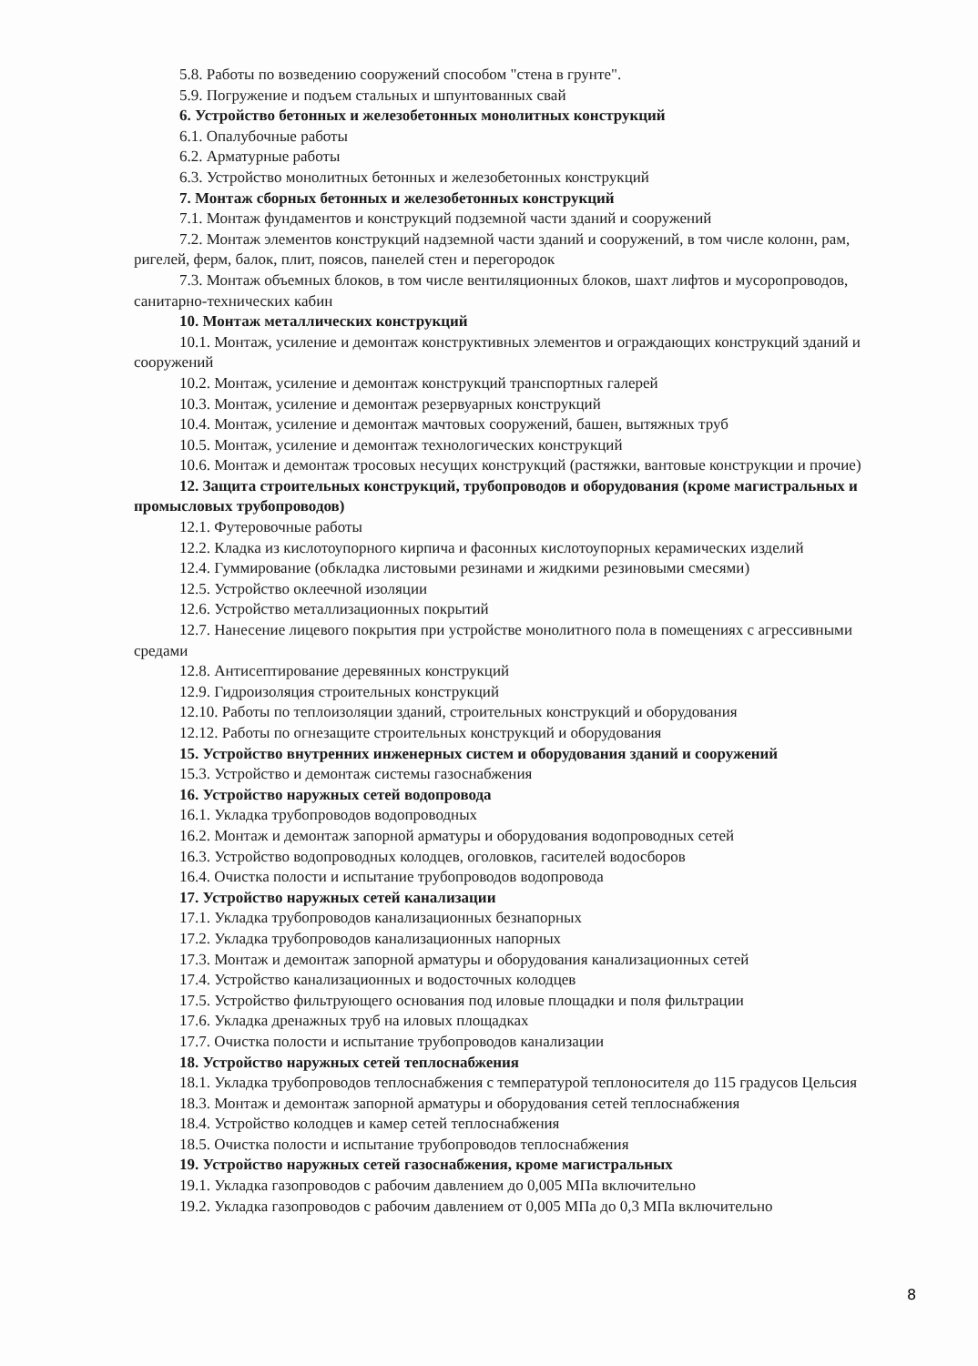5.8. Работы по возведению сооружений способом "стена в грунте".
5.9. Погружение и подъем стальных и шпунтованных свай
6. Устройство бетонных и железобетонных монолитных конструкций
6.1. Опалубочные работы
6.2. Арматурные работы
6.3. Устройство монолитных бетонных и железобетонных конструкций
7. Монтаж сборных бетонных и железобетонных конструкций
7.1. Монтаж фундаментов и конструкций подземной части зданий и сооружений
7.2. Монтаж элементов конструкций надземной части зданий и сооружений, в том числе колонн, рам, ригелей, ферм, балок, плит, поясов, панелей стен и перегородок
7.3. Монтаж объемных блоков, в том числе вентиляционных блоков, шахт лифтов и мусоропроводов, санитарно-технических кабин
10. Монтаж металлических конструкций
10.1. Монтаж, усиление и демонтаж конструктивных элементов и ограждающих конструкций зданий и сооружений
10.2. Монтаж, усиление и демонтаж конструкций транспортных галерей
10.3. Монтаж, усиление и демонтаж резервуарных конструкций
10.4. Монтаж, усиление и демонтаж мачтовых сооружений, башен, вытяжных труб
10.5. Монтаж, усиление и демонтаж технологических конструкций
10.6. Монтаж и демонтаж тросовых несущих конструкций (растяжки, вантовые конструкции и прочие)
12. Защита строительных конструкций, трубопроводов и оборудования (кроме магистральных и промысловых трубопроводов)
12.1. Футеровочные работы
12.2. Кладка из кислотоупорного кирпича и фасонных кислотоупорных керамических изделий
12.4. Гуммирование (обкладка листовыми резинами и жидкими резиновыми смесями)
12.5. Устройство оклеечной изоляции
12.6. Устройство металлизационных покрытий
12.7. Нанесение лицевого покрытия при устройстве монолитного пола в помещениях с агрессивными средами
12.8. Антисептирование деревянных конструкций
12.9. Гидроизоляция строительных конструкций
12.10. Работы по теплоизоляции зданий, строительных конструкций и оборудования
12.12. Работы по огнезащите строительных конструкций и оборудования
15. Устройство внутренних инженерных систем и оборудования зданий и сооружений
15.3. Устройство и демонтаж системы газоснабжения
16. Устройство наружных сетей водопровода
16.1. Укладка трубопроводов водопроводных
16.2. Монтаж и демонтаж запорной арматуры и оборудования водопроводных сетей
16.3. Устройство водопроводных колодцев, оголовков, гасителей водосборов
16.4. Очистка полости и испытание трубопроводов водопровода
17. Устройство наружных сетей канализации
17.1. Укладка трубопроводов канализационных безнапорных
17.2. Укладка трубопроводов канализационных напорных
17.3. Монтаж и демонтаж запорной арматуры и оборудования канализационных сетей
17.4. Устройство канализационных и водосточных колодцев
17.5. Устройство фильтрующего основания под иловые площадки и поля фильтрации
17.6. Укладка дренажных труб на иловых площадках
17.7. Очистка полости и испытание трубопроводов канализации
18. Устройство наружных сетей теплоснабжения
18.1. Укладка трубопроводов теплоснабжения с температурой теплоносителя до 115 градусов Цельсия
18.3. Монтаж и демонтаж запорной арматуры и оборудования сетей теплоснабжения
18.4. Устройство колодцев и камер сетей теплоснабжения
18.5. Очистка полости и испытание трубопроводов теплоснабжения
19. Устройство наружных сетей газоснабжения, кроме магистральных
19.1. Укладка газопроводов с рабочим давлением до 0,005 МПа включительно
19.2. Укладка газопроводов с рабочим давлением от 0,005 МПа до 0,3 МПа включительно
8